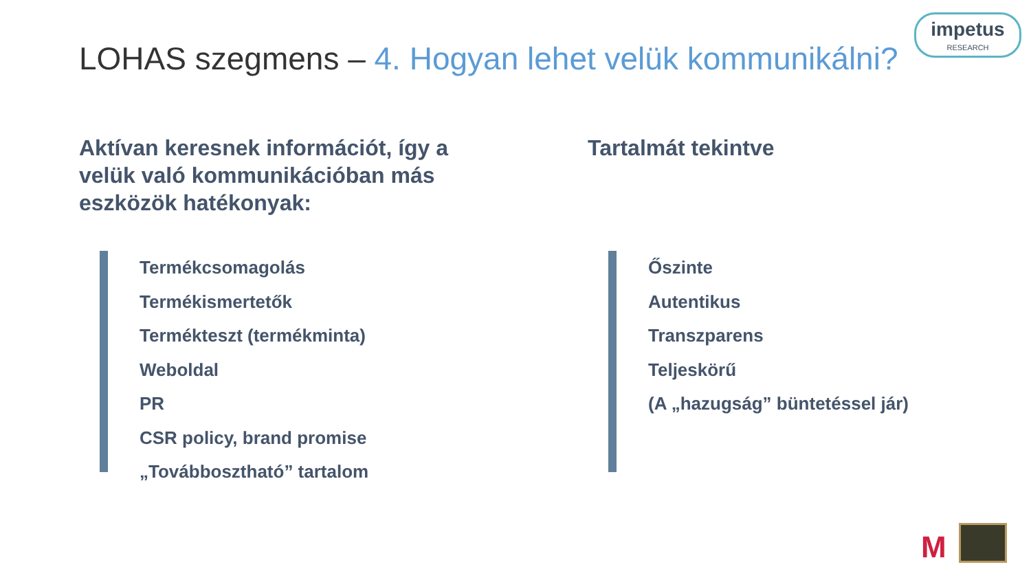impetus
RESEARCH
LOHAS szegmens – 4. Hogyan lehet velük kommunikálni?
Aktívan keresnek információt, így a velük való kommunikációban más eszközök hatékonyak:
Termékcsomagolás
Termékismertetők
Termékteszt (termékminta)
Weboldal
PR
CSR policy, brand promise
„Továbbosztható” tartalom
Tartalmát tekintve
Őszinte
Autentikus
Transzparens
Teljeskörű
(A „hazugság” büntetéssel jár)
M